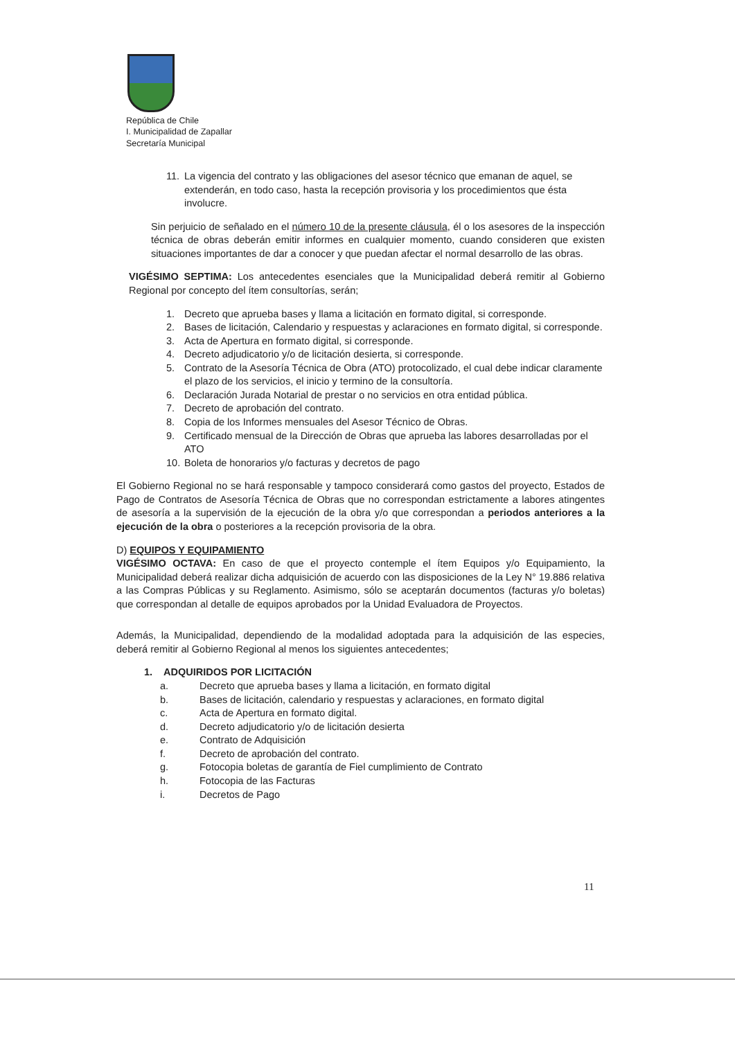República de Chile
I. Municipalidad de Zapallar
Secretaría Municipal
11. La vigencia del contrato y las obligaciones del asesor técnico que emanan de aquel, se extenderán, en todo caso, hasta la recepción provisoria y los procedimientos que ésta involucre.
Sin perjuicio de señalado en el número 10 de la presente cláusula, él o los asesores de la inspección técnica de obras deberán emitir informes en cualquier momento, cuando consideren que existen situaciones importantes de dar a conocer y que puedan afectar el normal desarrollo de las obras.
VIGÉSIMO SEPTIMA: Los antecedentes esenciales que la Municipalidad deberá remitir al Gobierno Regional por concepto del ítem consultorías, serán;
1. Decreto que aprueba bases y llama a licitación en formato digital, si corresponde.
2. Bases de licitación, Calendario y respuestas y aclaraciones en formato digital, si corresponde.
3. Acta de Apertura en formato digital, si corresponde.
4. Decreto adjudicatorio y/o de licitación desierta, si corresponde.
5. Contrato de la Asesoría Técnica de Obra (ATO) protocolizado, el cual debe indicar claramente el plazo de los servicios, el inicio y termino de la consultoría.
6. Declaración Jurada Notarial de prestar o no servicios en otra entidad pública.
7. Decreto de aprobación del contrato.
8. Copia de los Informes mensuales del Asesor Técnico de Obras.
9. Certificado mensual de la Dirección de Obras que aprueba las labores desarrolladas por el ATO
10. Boleta de honorarios y/o facturas y decretos de pago
El Gobierno Regional no se hará responsable y tampoco considerará como gastos del proyecto, Estados de Pago de Contratos de Asesoría Técnica de Obras que no correspondan estrictamente a labores atingentes de asesoría a la supervisión de la ejecución de la obra y/o que correspondan a periodos anteriores a la ejecución de la obra o posteriores a la recepción provisoria de la obra.
D) EQUIPOS Y EQUIPAMIENTO
VIGÉSIMO OCTAVA: En caso de que el proyecto contemple el ítem Equipos y/o Equipamiento, la Municipalidad deberá realizar dicha adquisición de acuerdo con las disposiciones de la Ley N° 19.886 relativa a las Compras Públicas y su Reglamento. Asimismo, sólo se aceptarán documentos (facturas y/o boletas) que correspondan al detalle de equipos aprobados por la Unidad Evaluadora de Proyectos.
Además, la Municipalidad, dependiendo de la modalidad adoptada para la adquisición de las especies, deberá remitir al Gobierno Regional al menos los siguientes antecedentes;
1. ADQUIRIDOS POR LICITACIÓN
a. Decreto que aprueba bases y llama a licitación, en formato digital
b. Bases de licitación, calendario y respuestas y aclaraciones, en formato digital
c. Acta de Apertura en formato digital.
d. Decreto adjudicatorio y/o de licitación desierta
e. Contrato de Adquisición
f. Decreto de aprobación del contrato.
g. Fotocopia boletas de garantía de Fiel cumplimiento de Contrato
h. Fotocopia de las Facturas
i. Decretos de Pago
11